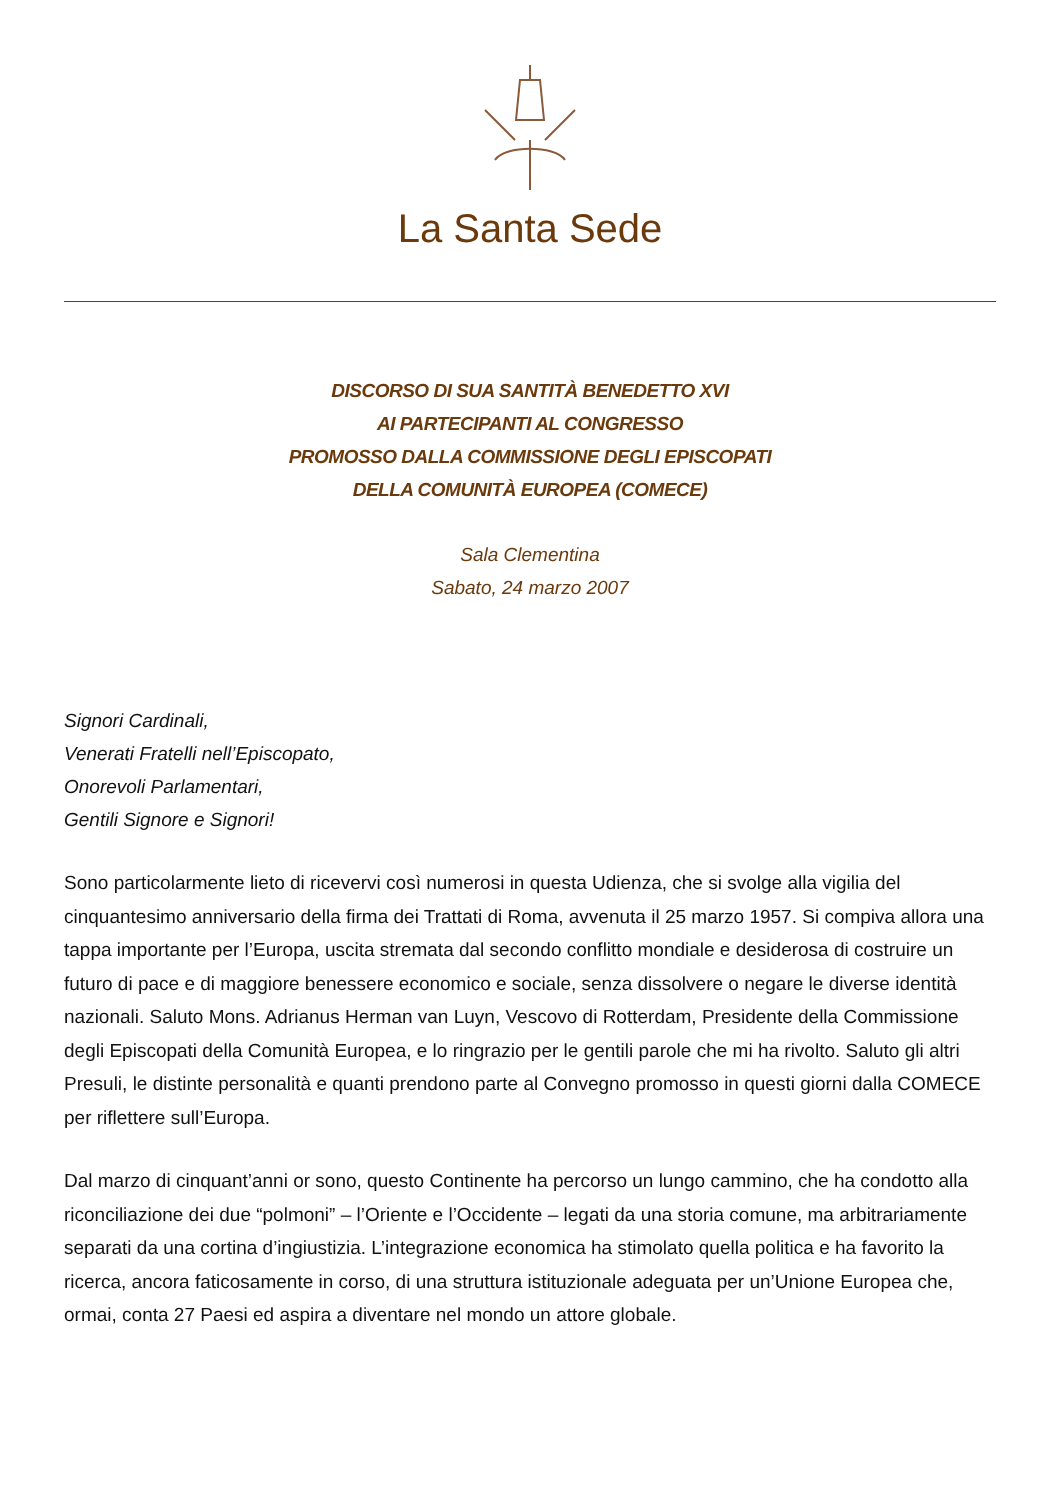La Santa Sede
DISCORSO DI SUA SANTITÀ BENEDETTO XVI
AI PARTECIPANTI AL CONGRESSO
PROMOSSO DALLA COMMISSIONE DEGLI EPISCOPATI
DELLA COMUNITÀ EUROPEA (COMECE)
Sala Clementina
Sabato, 24 marzo 2007
Signori Cardinali,
Venerati Fratelli nell’Episcopato,
Onorevoli Parlamentari,
Gentili Signore e Signori!
Sono particolarmente lieto di ricevervi così numerosi in questa Udienza, che si svolge alla vigilia del cinquantesimo anniversario della firma dei Trattati di Roma, avvenuta il 25 marzo 1957. Si compiva allora una tappa importante per l’Europa, uscita stremata dal secondo conflitto mondiale e desiderosa di costruire un futuro di pace e di maggiore benessere economico e sociale, senza dissolvere o negare le diverse identità nazionali. Saluto Mons. Adrianus Herman van Luyn, Vescovo di Rotterdam, Presidente della Commissione degli Episcopati della Comunità Europea, e lo ringrazio per le gentili parole che mi ha rivolto. Saluto gli altri Presuli, le distinte personalità e quanti prendono parte al Convegno promosso in questi giorni dalla COMECE per riflettere sull’Europa.
Dal marzo di cinquant’anni or sono, questo Continente ha percorso un lungo cammino, che ha condotto alla riconciliazione dei due “polmoni” – l’Oriente e l’Occidente – legati da una storia comune, ma arbitrariamente separati da una cortina d’ingiustizia. L’integrazione economica ha stimolato quella politica e ha favorito la ricerca, ancora faticosamente in corso, di una struttura istituzionale adeguata per un’Unione Europea che, ormai, conta 27 Paesi ed aspira a diventare nel mondo un attore globale.